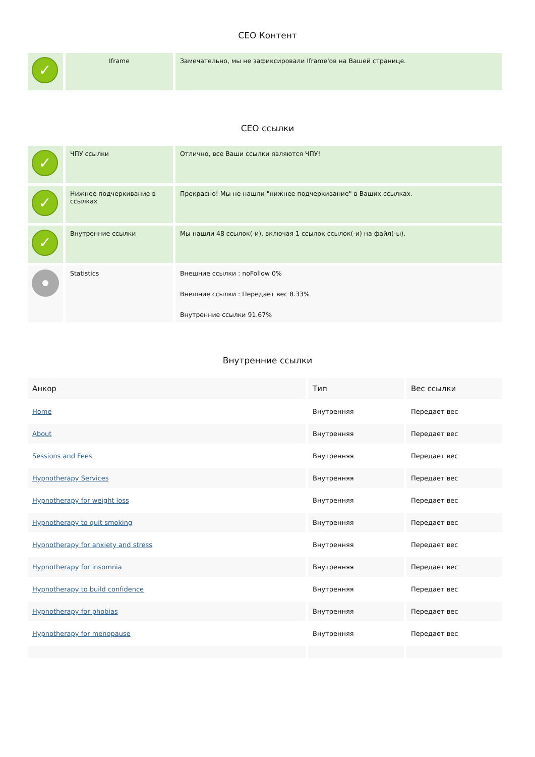СЕО Контент
| ✓ | Iframe | Замечательно, мы не зафиксировали Iframe'ов на Вашей странице. |
СЕО ссылки
| ✓ | ЧПУ ссылки | Отлично, все Ваши ссылки являются ЧПУ! |
| ✓ | Нижнее подчеркивание в ссылках | Прекрасно! Мы не нашли "нижнее подчеркивание" в Ваших ссылках. |
| ✓ | Внутренние ссылки | Мы нашли 48 ссылок(-и), включая 1 ссылок ссылок(-и) на файл(-ы). |
| | Statistics | Внешние ссылки : noFollow 0% Внешние ссылки : Передает вес 8.33% Внутренние ссылки 91.67% |
Внутренние ссылки
| Анкор | Тип | Вес ссылки |
| --- | --- | --- |
| Home | Внутренняя | Передает вес |
| About | Внутренняя | Передает вес |
| Sessions and Fees | Внутренняя | Передает вес |
| Hypnotherapy Services | Внутренняя | Передает вес |
| Hypnotherapy for weight loss | Внутренняя | Передает вес |
| Hypnotherapy to quit smoking | Внутренняя | Передает вес |
| Hypnotherapy for anxiety and stress | Внутренняя | Передает вес |
| Hypnotherapy for insomnia | Внутренняя | Передает вес |
| Hypnotherapy to build confidence | Внутренняя | Передает вес |
| Hypnotherapy for phobias | Внутренняя | Передает вес |
| Hypnotherapy for menopause | Внутренняя | Передает вес |